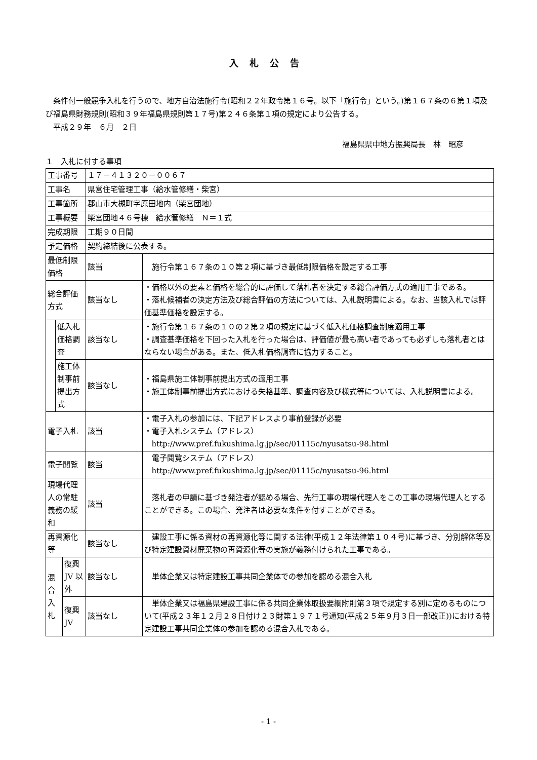入札公告
　条件付一般競争入札を行うので、地方自治法施行令(昭和２２年政令第１６号。以下「施行令」という。)第１６７条の６第１項及び福島県財務規則(昭和３９年福島県規則第１７号)第２４６条第１項の規定により公告する。
　平成２９年　６月　２日
福島県県中地方振興局長　林　昭彦
１　入札に付する事項
| 工事番号 | | | １７－４１３２０－００６７ | |
| 工事名 | | | 県営住宅管理工事（給水管修繕・柴宮） | |
| 工事箇所 | | | 郡山市大槻町字原田地内（柴宮団地） | |
| 工事概要 | | | 柴宮団地４６号棟 給水管修繕 Ｎ＝１式 | |
| 完成期限 | | | 工期９０日間 | |
| 予定価格 | | | 契約締結後に公表する。 | |
| 最低制限価格 | | | 該当 | 施行令第１６７条の１０第２項に基づき最低制限価格を設定する工事 |
| 総合評価方式 | | | 該当なし | ・価格以外の要素と価格を総合的に評価して落札者を決定する総合評価方式の適用工事である。 ・落札候補者の決定方法及び総合評価の方法については、入札説明書による。なお、当該入札では評価基準価格を設定する。 |
| | 低入札価格調査 | | 該当なし | ・施行令第１６７条の１０の２第２項の規定に基づく低入札価格調査制度適用工事 ・調査基準価格を下回った入札を行った場合は、評価値が最も高い者であっても必ずしも落札者とはならない場合がある。また、低入札価格調査に協力すること。 |
| | 施工体制事前提出方式 | | 該当なし | ・福島県施工体制事前提出方式の適用工事 ・施工体制事前提出方式における失格基準、調査内容及び様式等については、入札説明書による。 |
| 電子入札 | | | 該当 | ・電子入札の参加には、下記アドレスより事前登録が必要 ・電子入札システム（アドレス） http://www.pref.fukushima.lg.jp/sec/01115c/nyusatsu-98.html |
| 電子閲覧 | | | 該当 | 電子閲覧システム（アドレス） http://www.pref.fukushima.lg.jp/sec/01115c/nyusatsu-96.html |
| 現場代理人の常駐義務の緩和 | | | 該当 | 落札者の申請に基づき発注者が認める場合、先行工事の現場代理人をこの工事の現場代理人とすることができる。この場合、発注者は必要な条件を付すことができる。 |
| 再資源化等 | | | 該当なし | 建設工事に係る資材の再資源化等に関する法律(平成１２年法律第１０４号)に基づき、分別解体等及び特定建設資材廃棄物の再資源化等の実施が義務付けられた工事である。 |
| 混合 入札 | | 復興 JV 以外 | 該当なし | 単体企業又は特定建設工事共同企業体での参加を認める混合入札 |
| | | 復興 JV | 該当なし | 単体企業又は福島県建設工事に係る共同企業体取扱要綱附則第３項で規定する別に定めるものについて(平成２３年１２月２８日付け２３財第１９７１号通知(平成２５年９月３日一部改正))における特定建設工事共同企業体の参加を認める混合入札である。 |
- 1 -